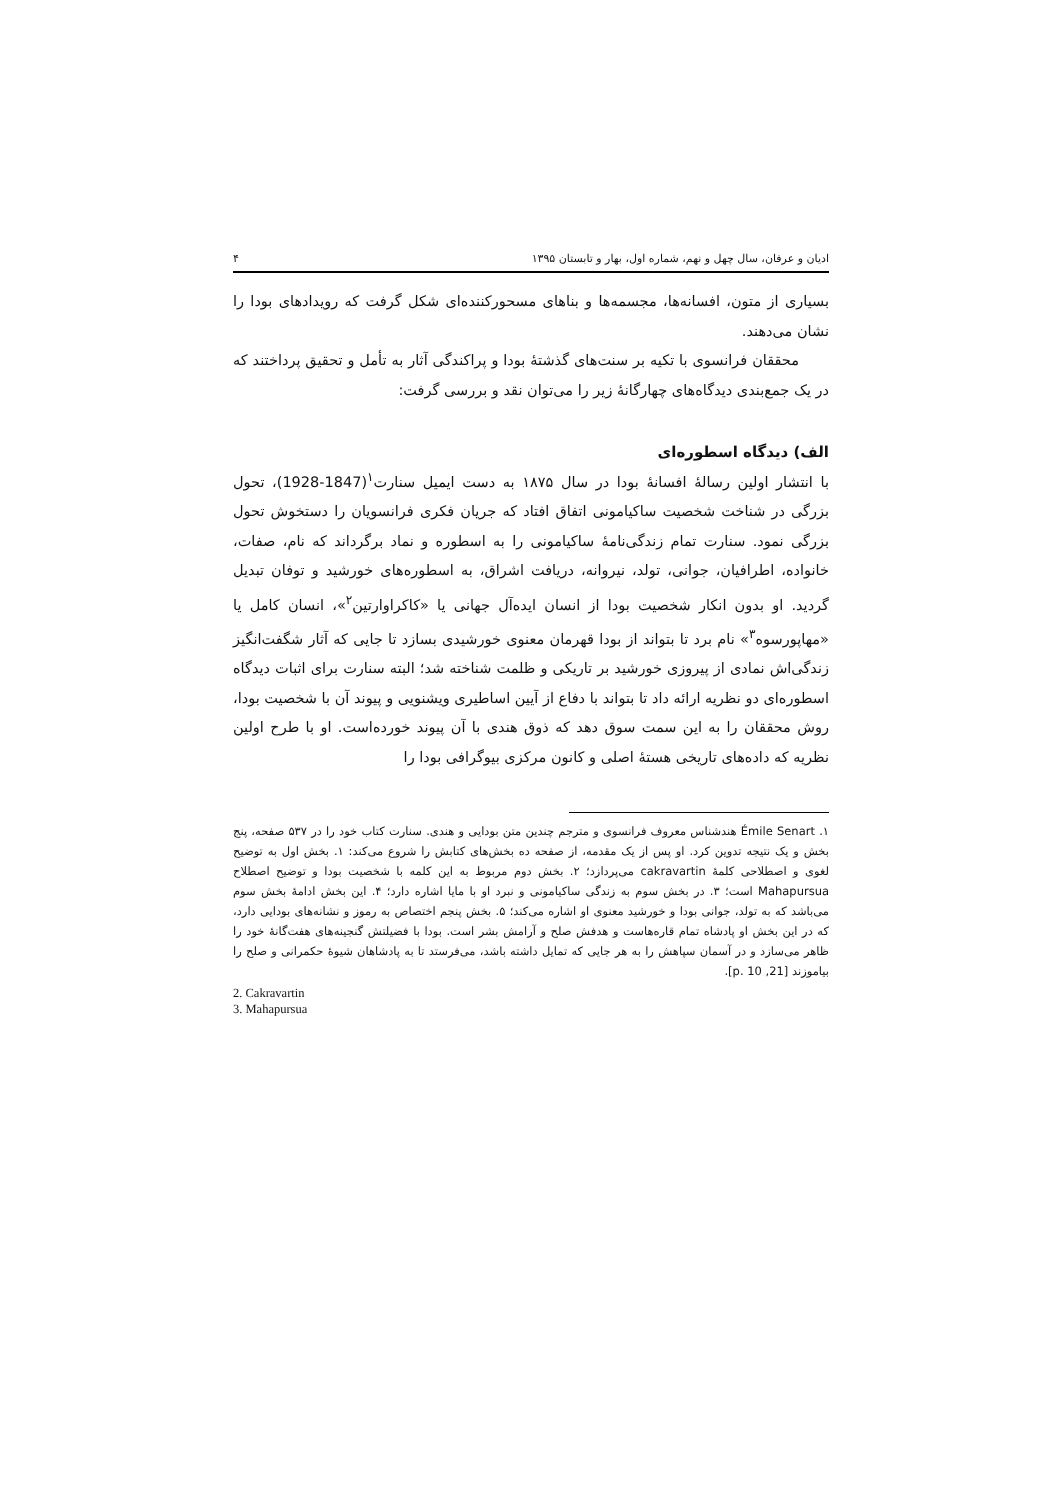ادیان و عرفان، سال چهل و نهم، شماره اول، بهار و تابستان ۱۳۹۵ ۴
بسیاری از متون، افسانه‌ها، مجسمه‌ها و بناهای مسحورکننده‌ای شکل گرفت که رویدادهای بودا را نشان می‌دهند.
محققان فرانسوی با تکیه بر سنت‌های گذشتهٔ بودا و پراکندگی آثار به تأمل و تحقیق پرداختند که در یک جمع‌بندی دیدگاه‌های چهارگانهٔ زیر را می‌توان نقد و بررسی گرفت:
الف) دیدگاه اسطوره‌ای
با انتشار اولین رسالهٔ افسانهٔ بودا در سال ۱۸۷۵ به دست ایمیل سنارت<sup>۱</sup>(1847-1928)، تحول بزرگی در شناخت شخصیت ساکیامونی اتفاق افتاد که جریان فکری فرانسویان را دستخوش تحول بزرگی نمود. سنارت تمام زندگی‌نامهٔ ساکیامونی را به اسطوره و نماد برگرداند که نام، صفات، خانواده، اطرافیان، جوانی، تولد، نیروانه، دریافت اشراق، به اسطوره‌های خورشید و توفان تبدیل گردید. او بدون انکار شخصیت بودا از انسان ایده‌آل جهانی یا «کاکراوارتین<sup>۲</sup>»، انسان کامل یا «مهاپورسوه<sup>۳</sup>» نام برد تا بتواند از بودا قهرمان معنوی خورشیدی بسازد تا جایی که آثار شگفت‌انگیز زندگی‌اش نمادی از پیروزی خورشید بر تاریکی و ظلمت شناخته شد؛ البته سنارت برای اثبات دیدگاه اسطوره‌ای دو نظریه ارائه داد تا بتواند با دفاع از آیین اساطیری ویشنویی و پیوند آن با شخصیت بودا، روش محققان را به این سمت سوق دهد که ذوق هندی با آن پیوند خورده‌است. او با طرح اولین نظریه که داده‌های تاریخی هستهٔ اصلی و کانون مرکزی بیوگرافی بودا را
۱. Émile Senart هندشناس معروف فرانسوی و مترجم چندین متن بودایی و هندی. سنارت کتاب خود را در ۵۳۷ صفحه، پنج بخش و یک نتیجه تدوین کرد. او پس از یک مقدمه، از صفحه ده بخش‌های کتابش را شروع می‌کند: ۱. بخش اول به توضیح لغوی و اصطلاحی کلمهٔ cakravartin می‌پردازد؛ ۲. بخش دوم مربوط به این کلمه با شخصیت بودا و توضیح اصطلاح Mahapursua است؛ ۳. در بخش سوم به زندگی ساکیامونی و نبرد او با مایا اشاره دارد؛ ۴. این بخش ادامهٔ بخش سوم می‌باشد که به تولد، جوانی بودا و خورشید معنوی او اشاره می‌کند؛ ۵. بخش پنجم اختصاص به رموز و نشانه‌های بودایی دارد، که در این بخش او پادشاه تمام قاره‌هاست و هدفش صلح و آرامش بشر است. بودا با فضیلتش گنجینه‌های هفت‌گانهٔ خود را ظاهر می‌سازد و در آسمان سپاهش را به هر جایی که تمایل داشته باشد، می‌فرستد تا به پادشاهان شیوهٔ حکمرانی و صلح را بیاموزند [21, p. 10].
2. Cakravartin
3. Mahapursua